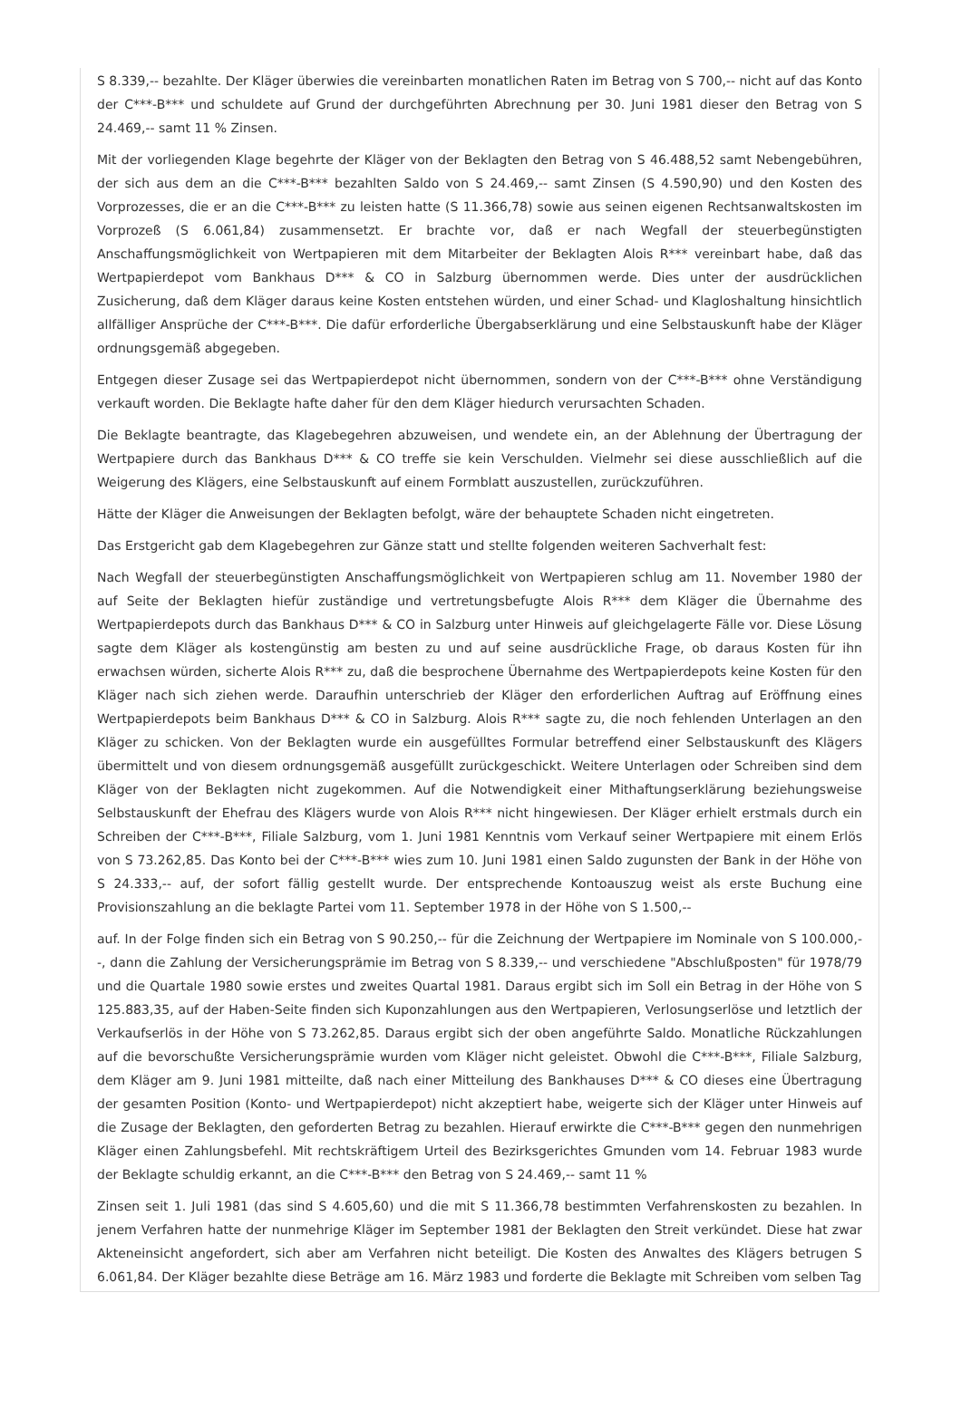S 8.339,-- bezahlte. Der Kläger überwies die vereinbarten monatlichen Raten im Betrag von S 700,-- nicht auf das Konto der C***-B*** und schuldete auf Grund der durchgeführten Abrechnung per 30. Juni 1981 dieser den Betrag von S 24.469,-- samt 11 % Zinsen.
Mit der vorliegenden Klage begehrte der Kläger von der Beklagten den Betrag von S 46.488,52 samt Nebengebühren, der sich aus dem an die C***-B*** bezahlten Saldo von S 24.469,-- samt Zinsen (S 4.590,90) und den Kosten des Vorprozesses, die er an die C***-B*** zu leisten hatte (S 11.366,78) sowie aus seinen eigenen Rechtsanwaltskosten im Vorprozeß (S 6.061,84) zusammensetzt. Er brachte vor, daß er nach Wegfall der steuerbegünstigten Anschaffungsmöglichkeit von Wertpapieren mit dem Mitarbeiter der Beklagten Alois R*** vereinbart habe, daß das Wertpapierdepot vom Bankhaus D*** & CO in Salzburg übernommen werde. Dies unter der ausdrücklichen Zusicherung, daß dem Kläger daraus keine Kosten entstehen würden, und einer Schad- und Klagloshaltung hinsichtlich allfälliger Ansprüche der C***-B***. Die dafür erforderliche Übergabserklärung und eine Selbstauskunft habe der Kläger ordnungsgemäß abgegeben.
Entgegen dieser Zusage sei das Wertpapierdepot nicht übernommen, sondern von der C***-B*** ohne Verständigung verkauft worden. Die Beklagte hafte daher für den dem Kläger hiedurch verursachten Schaden.
Die Beklagte beantragte, das Klagebegehren abzuweisen, und wendete ein, an der Ablehnung der Übertragung der Wertpapiere durch das Bankhaus D*** & CO treffe sie kein Verschulden. Vielmehr sei diese ausschließlich auf die Weigerung des Klägers, eine Selbstauskunft auf einem Formblatt auszustellen, zurückzuführen.
Hätte der Kläger die Anweisungen der Beklagten befolgt, wäre der behauptete Schaden nicht eingetreten.
Das Erstgericht gab dem Klagebegehren zur Gänze statt und stellte folgenden weiteren Sachverhalt fest:
Nach Wegfall der steuerbegünstigten Anschaffungsmöglichkeit von Wertpapieren schlug am 11. November 1980 der auf Seite der Beklagten hiefür zuständige und vertretungsbefugte Alois R*** dem Kläger die Übernahme des Wertpapierdepots durch das Bankhaus D*** & CO in Salzburg unter Hinweis auf gleichgelagerte Fälle vor. Diese Lösung sagte dem Kläger als kostengünstig am besten zu und auf seine ausdrückliche Frage, ob daraus Kosten für ihn erwachsen würden, sicherte Alois R*** zu, daß die besprochene Übernahme des Wertpapierdepots keine Kosten für den Kläger nach sich ziehen werde. Daraufhin unterschrieb der Kläger den erforderlichen Auftrag auf Eröffnung eines Wertpapierdepots beim Bankhaus D*** & CO in Salzburg. Alois R*** sagte zu, die noch fehlenden Unterlagen an den Kläger zu schicken. Von der Beklagten wurde ein ausgefülltes Formular betreffend einer Selbstauskunft des Klägers übermittelt und von diesem ordnungsgemäß ausgefüllt zurückgeschickt. Weitere Unterlagen oder Schreiben sind dem Kläger von der Beklagten nicht zugekommen. Auf die Notwendigkeit einer Mithaftungserklärung beziehungsweise Selbstauskunft der Ehefrau des Klägers wurde von Alois R*** nicht hingewiesen. Der Kläger erhielt erstmals durch ein Schreiben der C***-B***, Filiale Salzburg, vom 1. Juni 1981 Kenntnis vom Verkauf seiner Wertpapiere mit einem Erlös von S 73.262,85. Das Konto bei der C***-B*** wies zum 10. Juni 1981 einen Saldo zugunsten der Bank in der Höhe von S 24.333,-- auf, der sofort fällig gestellt wurde. Der entsprechende Kontoauszug weist als erste Buchung eine Provisionszahlung an die beklagte Partei vom 11. September 1978 in der Höhe von S 1.500,--
auf. In der Folge finden sich ein Betrag von S 90.250,-- für die Zeichnung der Wertpapiere im Nominale von S 100.000,--, dann die Zahlung der Versicherungsprämie im Betrag von S 8.339,-- und verschiedene "Abschlußposten" für 1978/79 und die Quartale 1980 sowie erstes und zweites Quartal 1981. Daraus ergibt sich im Soll ein Betrag in der Höhe von S 125.883,35, auf der Haben-Seite finden sich Kuponzahlungen aus den Wertpapieren, Verlosungserlöse und letztlich der Verkaufserlös in der Höhe von S 73.262,85. Daraus ergibt sich der oben angeführte Saldo. Monatliche Rückzahlungen auf die bevorschußte Versicherungsprämie wurden vom Kläger nicht geleistet. Obwohl die C***-B***, Filiale Salzburg, dem Kläger am 9. Juni 1981 mitteilte, daß nach einer Mitteilung des Bankhauses D*** & CO dieses eine Übertragung der gesamten Position (Konto- und Wertpapierdepot) nicht akzeptiert habe, weigerte sich der Kläger unter Hinweis auf die Zusage der Beklagten, den geforderten Betrag zu bezahlen. Hierauf erwirkte die C***-B*** gegen den nunmehrigen Kläger einen Zahlungsbefehl. Mit rechtskräftigem Urteil des Bezirksgerichtes Gmunden vom 14. Februar 1983 wurde der Beklagte schuldig erkannt, an die C***-B*** den Betrag von S 24.469,-- samt 11 %
Zinsen seit 1. Juli 1981 (das sind S 4.605,60) und die mit S 11.366,78 bestimmten Verfahrenskosten zu bezahlen. In jenem Verfahren hatte der nunmehrige Kläger im September 1981 der Beklagten den Streit verkündet. Diese hat zwar Akteneinsicht angefordert, sich aber am Verfahren nicht beteiligt. Die Kosten des Anwaltes des Klägers betrugen S 6.061,84. Der Kläger bezahlte diese Beträge am 16. März 1983 und forderte die Beklagte mit Schreiben vom selben Tag